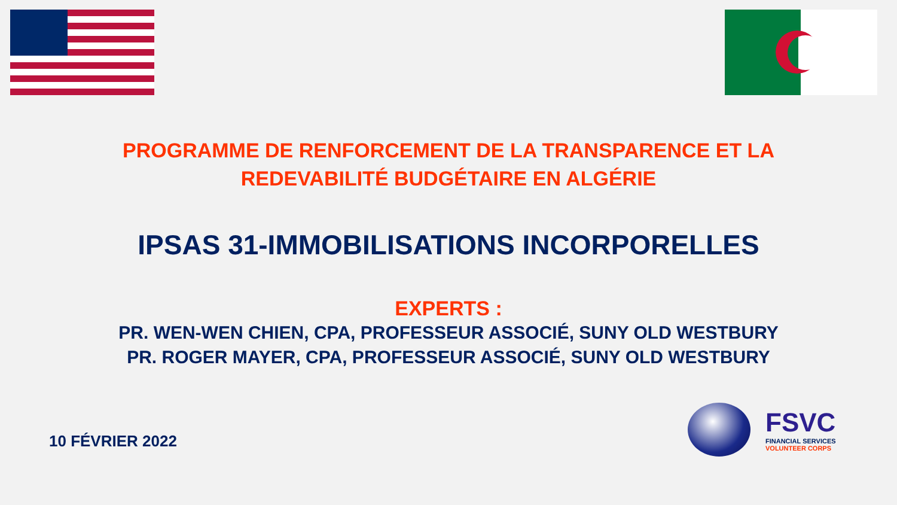PROGRAMME DE RENFORCEMENT DE LA TRANSPARENCE ET LA
REDEVABILITÉ BUDGÉTAIRE EN ALGÉRIE
IPSAS 31-IMMOBILISATIONS INCORPORELLES
EXPERTS :
PR. WEN-WEN CHIEN, CPA, PROFESSEUR ASSOCIÉ, SUNY OLD WESTBURY
PR. ROGER MAYER, CPA, PROFESSEUR ASSOCIÉ, SUNY OLD WESTBURY
10 FÉVRIER 2022
FSVC
FINANCIAL SERVICES
VOLUNTEER CORPS